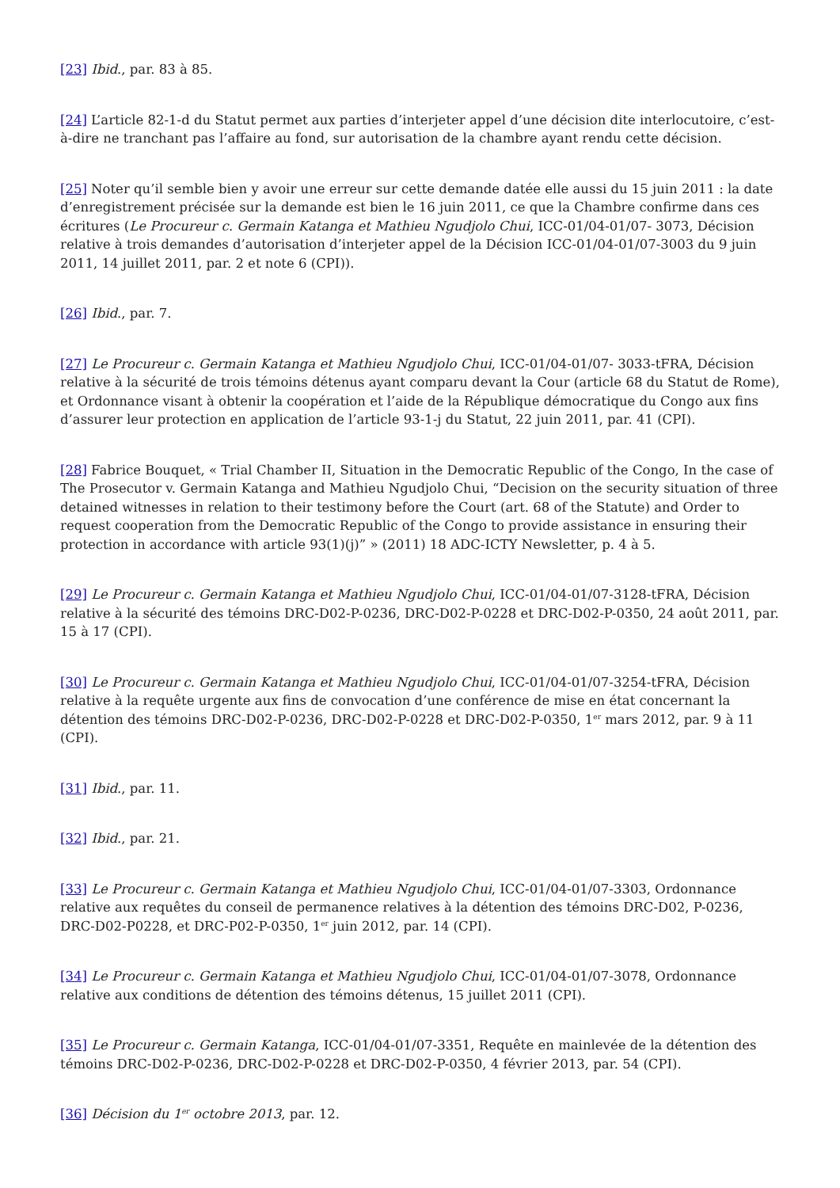[23] Ibid., par. 83 à 85.
[24] L’article 82-1-d du Statut permet aux parties d’interjeter appel d’une décision dite interlocutoire, c’est-à-dire ne tranchant pas l’affaire au fond, sur autorisation de la chambre ayant rendu cette décision.
[25] Noter qu’il semble bien y avoir une erreur sur cette demande datée elle aussi du 15 juin 2011 : la date d’enregistrement précisée sur la demande est bien le 16 juin 2011, ce que la Chambre confirme dans ces écritures (Le Procureur c. Germain Katanga et Mathieu Ngudjolo Chui, ICC-01/04-01/07- 3073, Décision relative à trois demandes d’autorisation d’interjeter appel de la Décision ICC-01/04-01/07-3003 du 9 juin 2011, 14 juillet 2011, par. 2 et note 6 (CPI)).
[26] Ibid., par. 7.
[27] Le Procureur c. Germain Katanga et Mathieu Ngudjolo Chui, ICC-01/04-01/07- 3033-tFRA, Décision relative à la sécurité de trois témoins détenus ayant comparu devant la Cour (article 68 du Statut de Rome), et Ordonnance visant à obtenir la coopération et l’aide de la République démocratique du Congo aux fins d’assurer leur protection en application de l’article 93-1-j du Statut, 22 juin 2011, par. 41 (CPI).
[28] Fabrice Bouquet, « Trial Chamber II, Situation in the Democratic Republic of the Congo, In the case of The Prosecutor v. Germain Katanga and Mathieu Ngudjolo Chui, “Decision on the security situation of three detained witnesses in relation to their testimony before the Court (art. 68 of the Statute) and Order to request cooperation from the Democratic Republic of the Congo to provide assistance in ensuring their protection in accordance with article 93(1)(j)” » (2011) 18 ADC-ICTY Newsletter, p. 4 à 5.
[29] Le Procureur c. Germain Katanga et Mathieu Ngudjolo Chui, ICC-01/04-01/07-3128-tFRA, Décision relative à la sécurité des témoins DRC-D02-P-0236, DRC-D02-P-0228 et DRC-D02-P-0350, 24 août 2011, par. 15 à 17 (CPI).
[30] Le Procureur c. Germain Katanga et Mathieu Ngudjolo Chui, ICC-01/04-01/07-3254-tFRA, Décision relative à la requête urgente aux fins de convocation d’une conférence de mise en état concernant la détention des témoins DRC-D02-P-0236, DRC-D02-P-0228 et DRC-D02-P-0350, 1<sup>er</sup> mars 2012, par. 9 à 11 (CPI).
[31] Ibid., par. 11.
[32] Ibid., par. 21.
[33] Le Procureur c. Germain Katanga et Mathieu Ngudjolo Chui, ICC-01/04-01/07-3303, Ordonnance relative aux requêtes du conseil de permanence relatives à la détention des témoins DRC-D02, P-0236, DRC-D02-P0228, et DRC-P02-P-0350, 1<sup>er</sup> juin 2012, par. 14 (CPI).
[34] Le Procureur c. Germain Katanga et Mathieu Ngudjolo Chui, ICC-01/04-01/07-3078, Ordonnance relative aux conditions de détention des témoins détenus, 15 juillet 2011 (CPI).
[35] Le Procureur c. Germain Katanga, ICC-01/04-01/07-3351, Requête en mainlevée de la détention des témoins DRC-D02-P-0236, DRC-D02-P-0228 et DRC-D02-P-0350, 4 février 2013, par. 54 (CPI).
[36] Décision du 1<sup>er</sup> octobre 2013, par. 12.